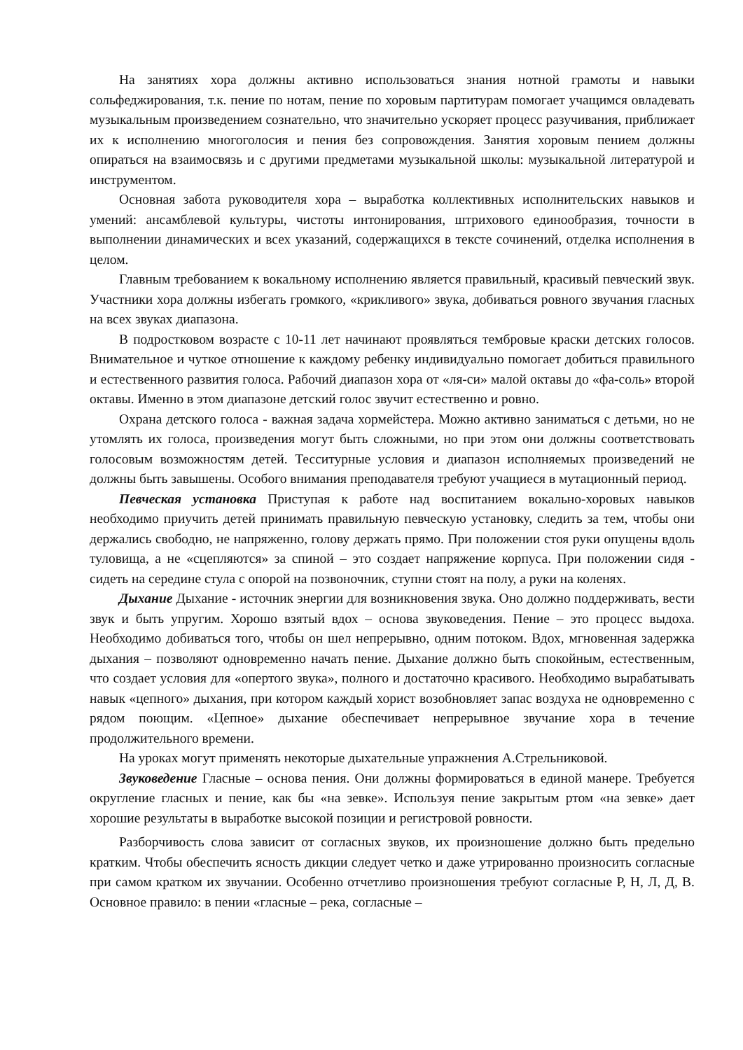На занятиях хора должны активно использоваться знания нотной грамоты и навыки сольфеджирования, т.к. пение по нотам, пение по хоровым партитурам помогает учащимся овладевать музыкальным произведением сознательно, что значительно ускоряет процесс разучивания, приближает их к исполнению многоголосия и пения без сопровождения. Занятия хоровым пением должны опираться на взаимосвязь и с другими предметами музыкальной школы: музыкальной литературой и инструментом.
Основная забота руководителя хора – выработка коллективных исполнительских навыков и умений: ансамблевой культуры, чистоты интонирования, штрихового единообразия, точности в выполнении динамических и всех указаний, содержащихся в тексте сочинений, отделка исполнения в целом.
Главным требованием к вокальному исполнению является правильный, красивый певческий звук. Участники хора должны избегать громкого, «крикливого» звука, добиваться ровного звучания гласных на всех звуках диапазона.
В подростковом возрасте с 10-11 лет начинают проявляться тембровые краски детских голосов. Внимательное и чуткое отношение к каждому ребенку индивидуально помогает добиться правильного и естественного развития голоса. Рабочий диапазон хора от «ля-си» малой октавы до «фа-соль» второй октавы. Именно в этом диапазоне детский голос звучит естественно и ровно.
Охрана детского голоса - важная задача хормейстера. Можно активно заниматься с детьми, но не утомлять их голоса, произведения могут быть сложными, но при этом они должны соответствовать голосовым возможностям детей. Тесситурные условия и диапазон исполняемых произведений не должны быть завышены. Особого внимания преподавателя требуют учащиеся в мутационный период.
Певческая установка Приступая к работе над воспитанием вокально-хоровых навыков необходимо приучить детей принимать правильную певческую установку, следить за тем, чтобы они держались свободно, не напряженно, голову держать прямо. При положении стоя руки опущены вдоль туловища, а не «сцепляются» за спиной – это создает напряжение корпуса. При положении сидя - сидеть на середине стула с опорой на позвоночник, ступни стоят на полу, а руки на коленях.
Дыхание Дыхание - источник энергии для возникновения звука. Оно должно поддерживать, вести звук и быть упругим. Хорошо взятый вдох – основа звуковедения. Пение – это процесс выдоха. Необходимо добиваться того, чтобы он шел непрерывно, одним потоком. Вдох, мгновенная задержка дыхания – позволяют одновременно начать пение. Дыхание должно быть спокойным, естественным, что создает условия для «опертого звука», полного и достаточно красивого. Необходимо вырабатывать навык «цепного» дыхания, при котором каждый хорист возобновляет запас воздуха не одновременно с рядом поющим. «Цепное» дыхание обеспечивает непрерывное звучание хора в течение продолжительного времени.
На уроках могут применять некоторые дыхательные упражнения А.Стрельниковой.
Звуковедение Гласные – основа пения. Они должны формироваться в единой манере. Требуется округление гласных и пение, как бы «на зевке». Используя пение закрытым ртом «на зевке» дает хорошие результаты в выработке высокой позиции и регистровой ровности.
Разборчивость слова зависит от согласных звуков, их произношение должно быть предельно кратким. Чтобы обеспечить ясность дикции следует четко и даже утрированно произносить согласные при самом кратком их звучании. Особенно отчетливо произношения требуют согласные Р, Н, Л, Д, В. Основное правило: в пении «гласные – река, согласные –